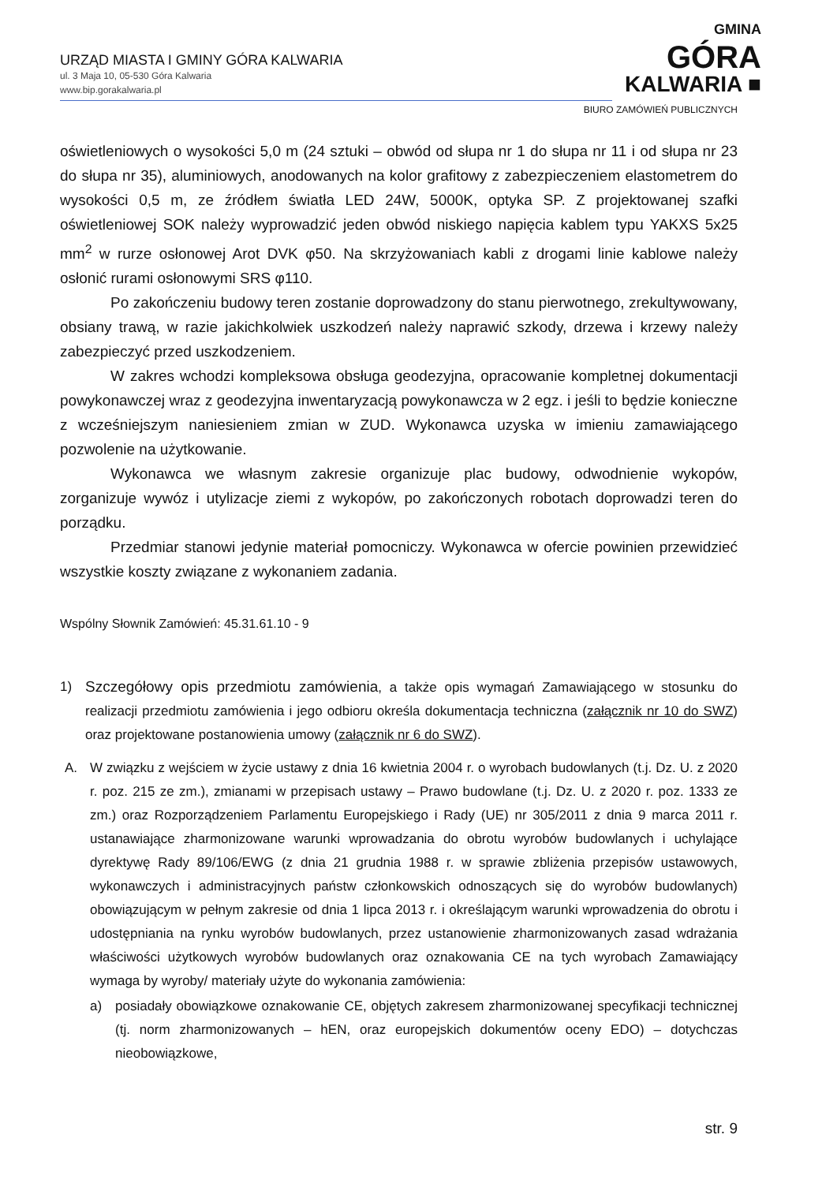URZĄD MIASTA I GMINY GÓRA KALWARIA
ul. 3 Maja 10, 05-530 Góra Kalwaria
www.bip.gorakalwaria.pl
GMINA
GÓRA
KALWARIA ■
BIURO ZAMÓWIEŃ PUBLICZNYCH
oświetleniowych o wysokości 5,0 m (24 sztuki – obwód od słupa nr 1 do słupa nr 11 i od słupa nr 23 do słupa nr 35), aluminiowych, anodowanych na kolor grafitowy z zabezpieczeniem elastometrem do wysokości 0,5 m, ze źródłem światła LED 24W, 5000K, optyka SP. Z projektowanej szafki oświetleniowej SOK należy wyprowadzić jeden obwód niskiego napięcia kablem typu YAKXS 5x25 mm<sup>2</sup> w rurze osłonowej Arot DVK φ50. Na skrzyżowaniach kabli z drogami linie kablowe należy osłonić rurami osłonowymi SRS φ110.
Po zakończeniu budowy teren zostanie doprowadzony do stanu pierwotnego, zrekultywowany, obsiany trawą, w razie jakichkolwiek uszkodzeń należy naprawić szkody, drzewa i krzewy należy zabezpieczyć przed uszkodzeniem.
W zakres wchodzi kompleksowa obsługa geodezyjna, opracowanie kompletnej dokumentacji powykonawczej wraz z geodezyjna inwentaryzacją powykonawcza w 2 egz. i jeśli to będzie konieczne z wcześniejszym naniesieniem zmian w ZUD. Wykonawca uzyska w imieniu zamawiającego pozwolenie na użytkowanie.
Wykonawca we własnym zakresie organizuje plac budowy, odwodnienie wykopów, zorganizuje wywóz i utylizacje ziemi z wykopów, po zakończonych robotach doprowadzi teren do porządku.
Przedmiar stanowi jedynie materiał pomocniczy. Wykonawca w ofercie powinien przewidzieć wszystkie koszty związane z wykonaniem zadania.
Wspólny Słownik Zamówień: 45.31.61.10 - 9
1) Szczegółowy opis przedmiotu zamówienia, a także opis wymagań Zamawiającego w stosunku do realizacji przedmiotu zamówienia i jego odbioru określa dokumentacja techniczna (załącznik nr 10 do SWZ) oraz projektowane postanowienia umowy (załącznik nr 6 do SWZ).
A. W związku z wejściem w życie ustawy z dnia 16 kwietnia 2004 r. o wyrobach budowlanych (t.j. Dz. U. z 2020 r. poz. 215 ze zm.), zmianami w przepisach ustawy – Prawo budowlane (t.j. Dz. U. z 2020 r. poz. 1333 ze zm.) oraz Rozporządzeniem Parlamentu Europejskiego i Rady (UE) nr 305/2011 z dnia 9 marca 2011 r. ustanawiające zharmonizowane warunki wprowadzania do obrotu wyrobów budowlanych i uchylające dyrektywę Rady 89/106/EWG (z dnia 21 grudnia 1988 r. w sprawie zbliżenia przepisów ustawowych, wykonawczych i administracyjnych państw członkowskich odnoszących się do wyrobów budowlanych) obowiązującym w pełnym zakresie od dnia 1 lipca 2013 r. i określającym warunki wprowadzenia do obrotu i udostępniania na rynku wyrobów budowlanych, przez ustanowienie zharmonizowanych zasad wdrażania właściwości użytkowych wyrobów budowlanych oraz oznakowania CE na tych wyrobach Zamawiający wymaga by wyroby/ materiały użyte do wykonania zamówienia:
a) posiadały obowiązkowe oznakowanie CE, objętych zakresem zharmonizowanej specyfikacji technicznej (tj. norm zharmonizowanych – hEN, oraz europejskich dokumentów oceny EDO) – dotychczas nieobowiązkowe,
str. 9